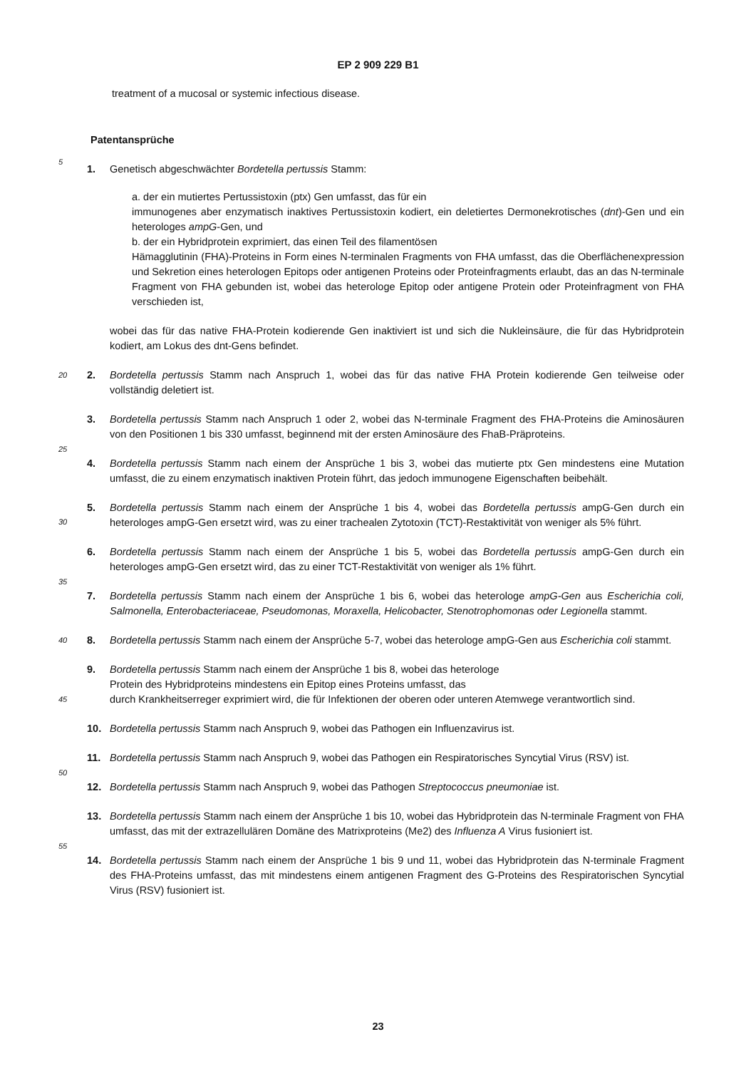EP 2 909 229 B1
treatment of a mucosal or systemic infectious disease.
Patentansprüche
5
1. Genetisch abgeschwächter Bordetella pertussis Stamm:
a. der ein mutiertes Pertussistoxin (ptx) Gen umfasst, das für ein
immunogenes aber enzymatisch inaktives Pertussistoxin kodiert, ein deletiertes Dermonekrotisches (dnt)-Gen und ein heterologes ampG-Gen, und
b. der ein Hybridprotein exprimiert, das einen Teil des filamentösen
Hämagglutinin (FHA)-Proteins in Form eines N-terminalen Fragments von FHA umfasst, das die Oberflächenexpression und Sekretion eines heterologen Epitops oder antigenen Proteins oder Proteinfragments erlaubt, das an das N-terminale Fragment von FHA gebunden ist, wobei das heterologe Epitop oder antigene Protein oder Proteinfragment von FHA verschieden ist,
wobei das für das native FHA-Protein kodierende Gen inaktiviert ist und sich die Nukleinsäure, die für das Hybridprotein kodiert, am Lokus des dnt-Gens befindet.
20 2. Bordetella pertussis Stamm nach Anspruch 1, wobei das für das native FHA Protein kodierende Gen teilweise oder vollständig deletiert ist.
3. Bordetella pertussis Stamm nach Anspruch 1 oder 2, wobei das N-terminale Fragment des FHA-Proteins die Aminosäuren von den Positionen 1 bis 330 umfasst, beginnend mit der ersten Aminosäure des FhaB-Präproteins.
25
4. Bordetella pertussis Stamm nach einem der Ansprüche 1 bis 3, wobei das mutierte ptx Gen mindestens eine Mutation umfasst, die zu einem enzymatisch inaktiven Protein führt, das jedoch immunogene Eigenschaften beibehält.
30
5. Bordetella pertussis Stamm nach einem der Ansprüche 1 bis 4, wobei das Bordetella pertussis ampG-Gen durch ein heterologes ampG-Gen ersetzt wird, was zu einer trachealen Zytotoxin (TCT)-Restaktivität von weniger als 5% führt.
6. Bordetella pertussis Stamm nach einem der Ansprüche 1 bis 5, wobei das Bordetella pertussis ampG-Gen durch ein heterologes ampG-Gen ersetzt wird, das zu einer TCT-Restaktivität von weniger als 1% führt.
35
7. Bordetella pertussis Stamm nach einem der Ansprüche 1 bis 6, wobei das heterologe ampG-Gen aus Escherichia coli, Salmonella, Enterobacteriaceae, Pseudomonas, Moraxella, Helicobacter, Stenotrophomonas oder Legionella stammt.
40 8. Bordetella pertussis Stamm nach einem der Ansprüche 5-7, wobei das heterologe ampG-Gen aus Escherichia coli stammt.
45
9. Bordetella pertussis Stamm nach einem der Ansprüche 1 bis 8, wobei das heterologe
Protein des Hybridproteins mindestens ein Epitop eines Proteins umfasst, das
durch Krankheitserreger exprimiert wird, die für Infektionen der oberen oder unteren Atemwege verantwortlich sind.
10. Bordetella pertussis Stamm nach Anspruch 9, wobei das Pathogen ein Influenzavirus ist.
50
11. Bordetella pertussis Stamm nach Anspruch 9, wobei das Pathogen ein Respiratorisches Syncytial Virus (RSV) ist.
12. Bordetella pertussis Stamm nach Anspruch 9, wobei das Pathogen Streptococcus pneumoniae ist.
55
13. Bordetella pertussis Stamm nach einem der Ansprüche 1 bis 10, wobei das Hybridprotein das N-terminale Fragment von FHA umfasst, das mit der extrazellulären Domäne des Matrixproteins (Me2) des Influenza A Virus fusioniert ist.
14. Bordetella pertussis Stamm nach einem der Ansprüche 1 bis 9 und 11, wobei das Hybridprotein das N-terminale Fragment des FHA-Proteins umfasst, das mit mindestens einem antigenen Fragment des G-Proteins des Respiratorischen Syncytial Virus (RSV) fusioniert ist.
23